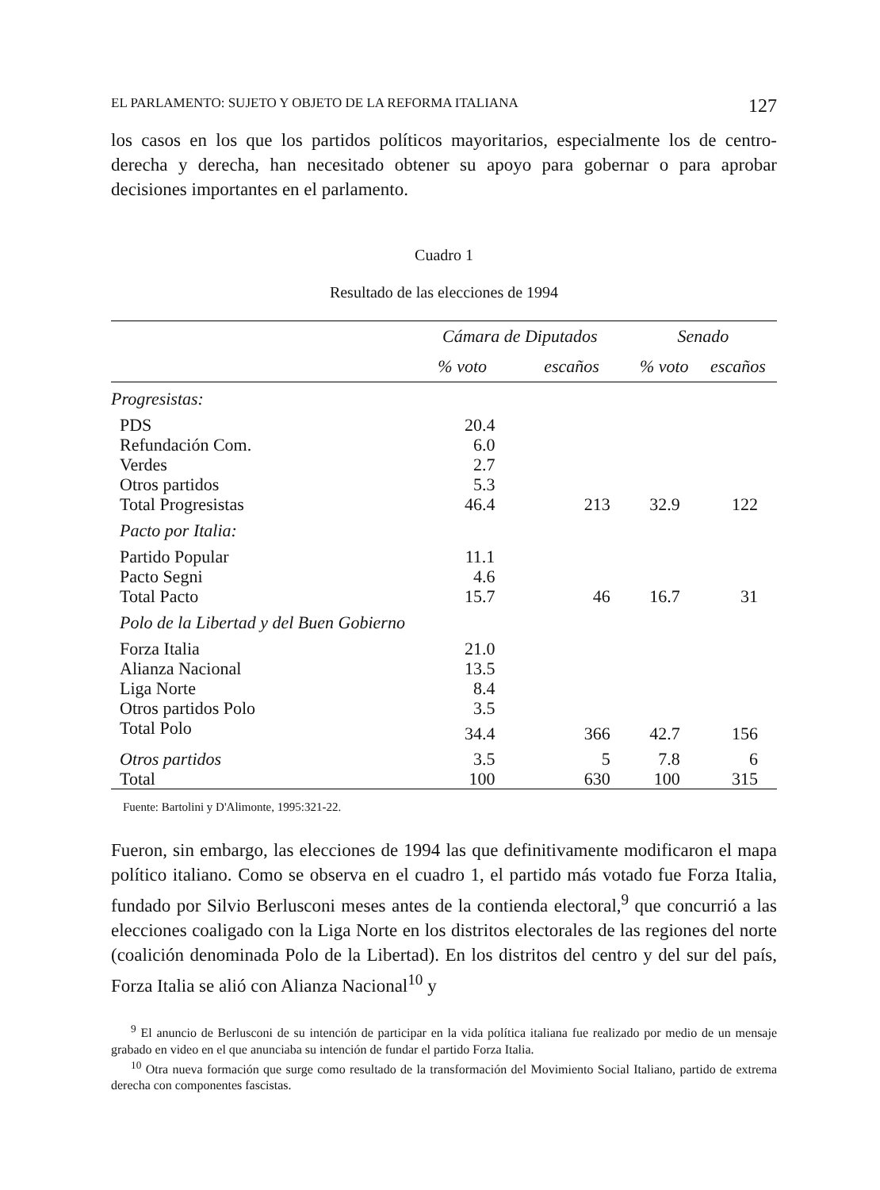EL PARLAMENTO: SUJETO Y OBJETO DE LA REFORMA ITALIANA 127
los casos en los que los partidos políticos mayoritarios, especialmente los de centro-derecha y derecha, han necesitado obtener su apoyo para gobernar o para aprobar decisiones importantes en el parlamento.
Cuadro 1
Resultado de las elecciones de 1994
| | Cámara de Diputados | | Senado | |
| --- | --- | --- | --- | --- |
| | % voto | escaños | % voto | escaños |
| Progresistas: | | | | |
| PDS | 20.4 | | | |
| Refundación Com. | 6.0 | | | |
| Verdes | 2.7 | | | |
| Otros partidos | 5.3 | | | |
| Total Progresistas | 46.4 | 213 | 32.9 | 122 |
| Pacto por Italia: | | | | |
| Partido Popular | 11.1 | | | |
| Pacto Segni | 4.6 | | | |
| Total Pacto | 15.7 | 46 | 16.7 | 31 |
| Polo de la Libertad y del Buen Gobierno | | | | |
| Forza Italia | 21.0 | | | |
| Alianza Nacional | 13.5 | | | |
| Liga Norte | 8.4 | | | |
| Otros partidos Polo | 3.5 | | | |
| Total Polo | 34.4 | 366 | 42.7 | 156 |
| Otros partidos | 3.5 | 5 | 7.8 | 6 |
| Total | 100 | 630 | 100 | 315 |
Fuente: Bartolini y D'Alimonte, 1995:321-22.
Fueron, sin embargo, las elecciones de 1994 las que definitivamente modificaron el mapa político italiano. Como se observa en el cuadro 1, el partido más votado fue Forza Italia, fundado por Silvio Berlusconi meses antes de la contienda electoral,<sup>9</sup> que concurrió a las elecciones coaligado con la Liga Norte en los distritos electorales de las regiones del norte (coalición denominada Polo de la Libertad). En los distritos del centro y del sur del país, Forza Italia se alió con Alianza Nacional<sup>10</sup> y
<sup>9</sup> El anuncio de Berlusconi de su intención de participar en la vida política italiana fue realizado por medio de un mensaje grabado en video en el que anunciaba su intención de fundar el partido Forza Italia.
<sup>10</sup> Otra nueva formación que surge como resultado de la transformación del Movimiento Social Italiano, partido de extrema derecha con componentes fascistas.